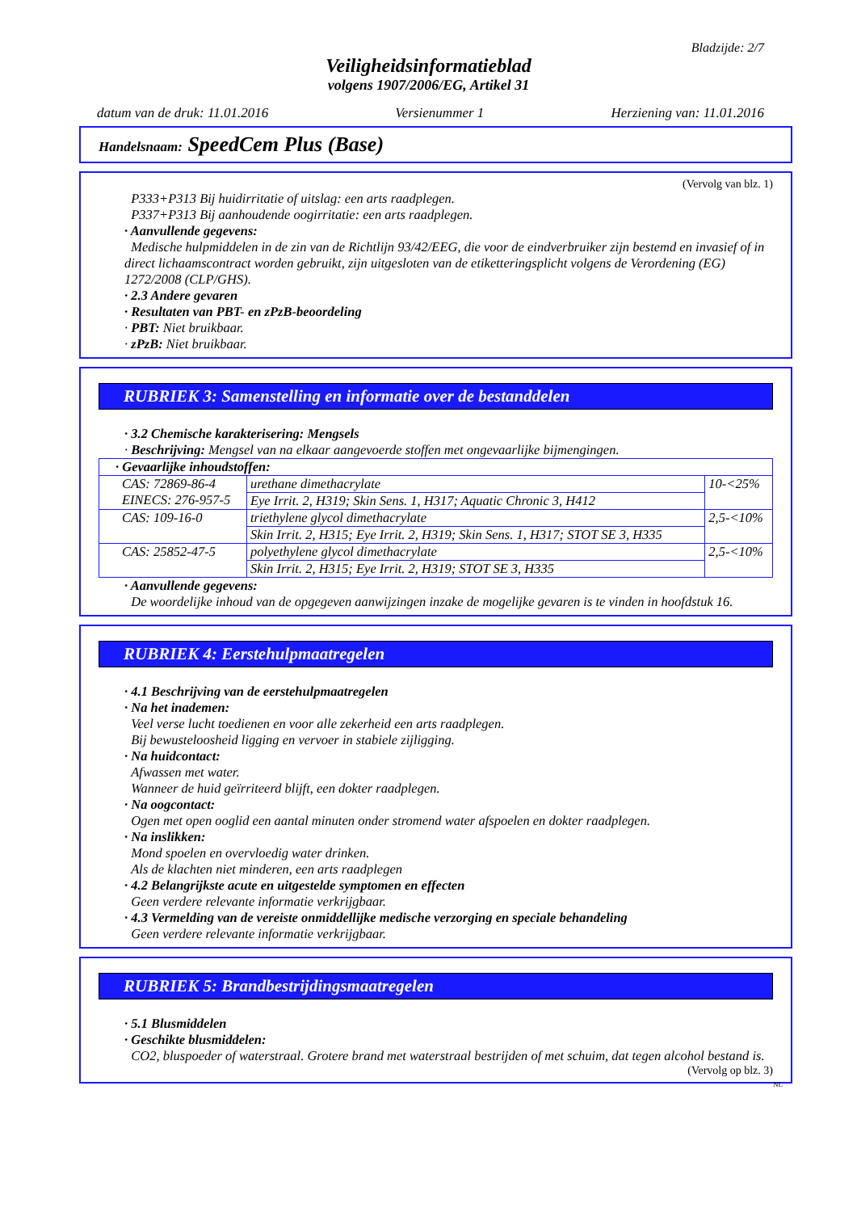Bladzijde: 2/7
Veiligheidsinformatieblad
volgens 1907/2006/EG, Artikel 31
datum van de druk: 11.01.2016 Versienummer 1 Herziening van: 11.01.2016
Handelsnaam: SpeedCem Plus (Base)
(Vervolg van blz. 1)
P333+P313 Bij huidirritatie of uitslag: een arts raadplegen.
P337+P313 Bij aanhoudende oogirritatie: een arts raadplegen.
· Aanvullende gegevens:
Medische hulpmiddelen in de zin van de Richtlijn 93/42/EEG, die voor de eindverbruiker zijn bestemd en invasief of in direct lichaamscontract worden gebruikt, zijn uitgesloten van de etiketteringsplicht volgens de Verordening (EG) 1272/2008 (CLP/GHS).
· 2.3 Andere gevaren
· Resultaten van PBT- en zPzB-beoordeling
· PBT: Niet bruikbaar.
· zPzB: Niet bruikbaar.
RUBRIEK 3: Samenstelling en informatie over de bestanddelen
· 3.2 Chemische karakterisering: Mengsels
· Beschrijving: Mengsel van na elkaar aangevoerde stoffen met ongevaarlijke bijmengingen.
| · Gevaarlijke inhoudstoffen: | | |
| CAS: 72869-86-4 EINECS: 276-957-5 | urethane dimethacrylate | 10-<25% |
| | Eye Irrit. 2, H319; Skin Sens. 1, H317; Aquatic Chronic 3, H412 | |
| CAS: 109-16-0 | triethylene glycol dimethacrylate | 2,5-<10% |
| | Skin Irrit. 2, H315; Eye Irrit. 2, H319; Skin Sens. 1, H317; STOT SE 3, H335 | |
| CAS: 25852-47-5 | polyethylene glycol dimethacrylate | 2,5-<10% |
| | Skin Irrit. 2, H315; Eye Irrit. 2, H319; STOT SE 3, H335 | |
· Aanvullende gegevens:
De woordelijke inhoud van de opgegeven aanwijzingen inzake de mogelijke gevaren is te vinden in hoofdstuk 16.
RUBRIEK 4: Eerstehulpmaatregelen
· 4.1 Beschrijving van de eerstehulpmaatregelen
· Na het inademen:
Veel verse lucht toedienen en voor alle zekerheid een arts raadplegen.
Bij bewusteloosheid ligging en vervoer in stabiele zijligging.
· Na huidcontact:
Afwassen met water.
Wanneer de huid geïrriteerd blijft, een dokter raadplegen.
· Na oogcontact:
Ogen met open ooglid een aantal minuten onder stromend water afspoelen en dokter raadplegen.
· Na inslikken:
Mond spoelen en overvloedig water drinken.
Als de klachten niet minderen, een arts raadplegen
· 4.2 Belangrijkste acute en uitgestelde symptomen en effecten
Geen verdere relevante informatie verkrijgbaar.
· 4.3 Vermelding van de vereiste onmiddellijke medische verzorging en speciale behandeling
Geen verdere relevante informatie verkrijgbaar.
RUBRIEK 5: Brandbestrijdingsmaatregelen
· 5.1 Blusmiddelen
· Geschikte blusmiddelen:
CO2, bluspoeder of waterstraal. Grotere brand met waterstraal bestrijden of met schuim, dat tegen alcohol bestand is.
(Vervolg op blz. 3)
NL